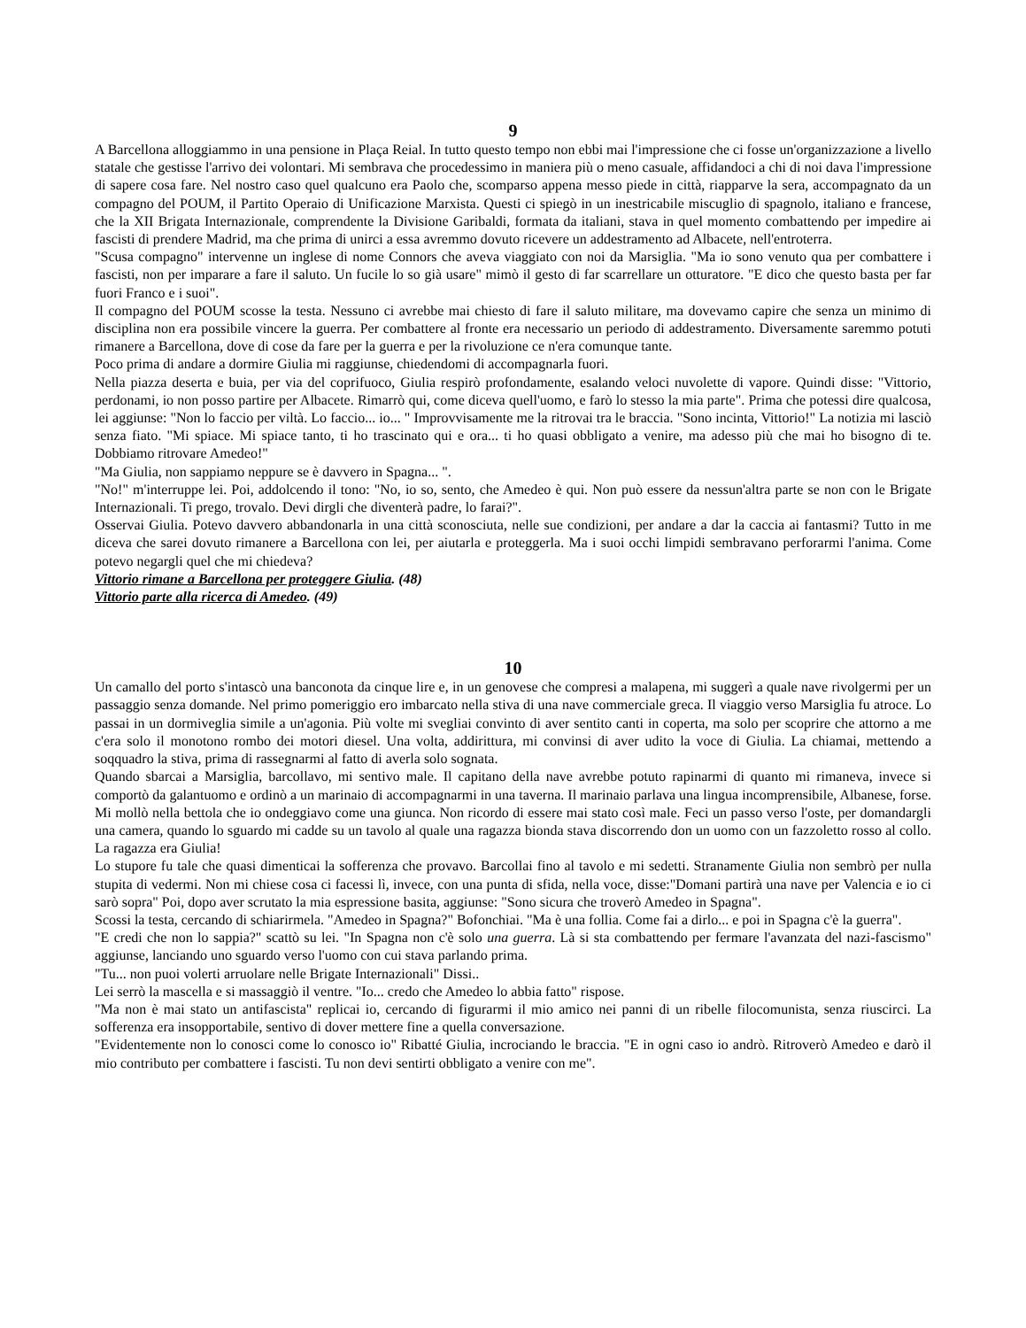9
A Barcellona alloggiammo in una pensione in Plaça Reial. In tutto questo tempo non ebbi mai l'impressione che ci fosse un'organizzazione a livello statale che gestisse l'arrivo dei volontari. Mi sembrava che procedessimo in maniera più o meno casuale, affidandoci a chi di noi dava l'impressione di sapere cosa fare. Nel nostro caso quel qualcuno era Paolo che, scomparso appena messo piede in città, riapparve la sera, accompagnato da un compagno del POUM, il Partito Operaio di Unificazione Marxista. Questi ci spiegò in un inestricabile miscuglio di spagnolo, italiano e francese, che la XII Brigata Internazionale, comprendente la Divisione Garibaldi, formata da italiani, stava in quel momento combattendo per impedire ai fascisti di prendere Madrid, ma che prima di unirci a essa avremmo dovuto ricevere un addestramento ad Albacete, nell'entroterra.
"Scusa compagno" intervenne un inglese di nome Connors che aveva viaggiato con noi da Marsiglia. "Ma io sono venuto qua per combattere i fascisti, non per imparare a fare il saluto. Un fucile lo so già usare" mimò il gesto di far scarrellare un otturatore. "E dico che questo basta per far fuori Franco e i suoi".
Il compagno del POUM scosse la testa. Nessuno ci avrebbe mai chiesto di fare il saluto militare, ma dovevamo capire che senza un minimo di disciplina non era possibile vincere la guerra. Per combattere al fronte era necessario un periodo di addestramento. Diversamente saremmo potuti rimanere a Barcellona, dove di cose da fare per la guerra e per la rivoluzione ce n'era comunque tante.
Poco prima di andare a dormire Giulia mi raggiunse, chiedendomi di accompagnarla fuori.
Nella piazza deserta e buia, per via del coprifuoco, Giulia respirò profondamente, esalando veloci nuvolette di vapore. Quindi disse: "Vittorio, perdonami, io non posso partire per Albacete. Rimarrò qui, come diceva quell'uomo, e farò lo stesso la mia parte". Prima che potessi dire qualcosa, lei aggiunse: "Non lo faccio per viltà. Lo faccio... io... " Improvvisamente me la ritrovai tra le braccia. "Sono incinta, Vittorio!" La notizia mi lasciò senza fiato. "Mi spiace. Mi spiace tanto, ti ho trascinato qui e ora... ti ho quasi obbligato a venire, ma adesso più che mai ho bisogno di te. Dobbiamo ritrovare Amedeo!"
"Ma Giulia, non sappiamo neppure se è davvero in Spagna... ".
"No!" m'interruppe lei. Poi, addolcendo il tono: "No, io so, sento, che Amedeo è qui. Non può essere da nessun'altra parte se non con le Brigate Internazionali. Ti prego, trovalo. Devi dirgli che diventerà padre, lo farai?".
Osservai Giulia. Potevo davvero abbandonarla in una città sconosciuta, nelle sue condizioni, per andare a dar la caccia ai fantasmi? Tutto in me diceva che sarei dovuto rimanere a Barcellona con lei, per aiutarla e proteggerla. Ma i suoi occhi limpidi sembravano perforarmi l'anima. Come potevo negargli quel che mi chiedeva?
Vittorio rimane a Barcellona per proteggere Giulia. (48)
Vittorio parte alla ricerca di Amedeo. (49)
10
Un camallo del porto s'intascò una banconota da cinque lire e, in un genovese che compresi a malapena, mi suggerì a quale nave rivolgermi per un passaggio senza domande. Nel primo pomeriggio ero imbarcato nella stiva di una nave commerciale greca. Il viaggio verso Marsiglia fu atroce. Lo passai in un dormiveglia simile a un'agonia. Più volte mi svegliai convinto di aver sentito canti in coperta, ma solo per scoprire che attorno a me c'era solo il monotono rombo dei motori diesel. Una volta, addirittura, mi convinsi di aver udito la voce di Giulia. La chiamai, mettendo a soqquadro la stiva, prima di rassegnarmi al fatto di averla solo sognata.
Quando sbarcai a Marsiglia, barcollavo, mi sentivo male. Il capitano della nave avrebbe potuto rapinarmi di quanto mi rimaneva, invece si comportò da galantuomo e ordinò a un marinaio di accompagnarmi in una taverna. Il marinaio parlava una lingua incomprensibile, Albanese, forse. Mi mollò nella bettola che io ondeggiavo come una giunca. Non ricordo di essere mai stato così male. Feci un passo verso l'oste, per domandargli una camera, quando lo sguardo mi cadde su un tavolo al quale una ragazza bionda stava discorrendo don un uomo con un fazzoletto rosso al collo. La ragazza era Giulia!
Lo stupore fu tale che quasi dimenticai la sofferenza che provavo. Barcollai fino al tavolo e mi sedetti. Stranamente Giulia non sembrò per nulla stupita di vedermi. Non mi chiese cosa ci facessi lì, invece, con una punta di sfida, nella voce, disse:"Domani partirà una nave per Valencia e io ci sarò sopra" Poi, dopo aver scrutato la mia espressione basita, aggiunse: "Sono sicura che troverò Amedeo in Spagna".
Scossi la testa, cercando di schiarirmela. "Amedeo in Spagna?" Bofonchiai. "Ma è una follia. Come fai a dirlo... e poi in Spagna c'è la guerra".
"E credi che non lo sappia?" scattò su lei. "In Spagna non c'è solo una guerra. Là si sta combattendo per fermare l'avanzata del nazi-fascismo" aggiunse, lanciando uno sguardo verso l'uomo con cui stava parlando prima.
"Tu... non puoi volerti arruolare nelle Brigate Internazionali" Dissi..
Lei serrò la mascella e si massaggiò il ventre. "Io... credo che Amedeo lo abbia fatto" rispose.
"Ma non è mai stato un antifascista" replicai io, cercando di figurarmi il mio amico nei panni di un ribelle filocomunista, senza riuscirci. La sofferenza era insopportabile, sentivo di dover mettere fine a quella conversazione.
"Evidentemente non lo conosci come lo conosco io" Ribatté Giulia, incrociando le braccia. "E in ogni caso io andrò. Ritroverò Amedeo e darò il mio contributo per combattere i fascisti. Tu non devi sentirti obbligato a venire con me".